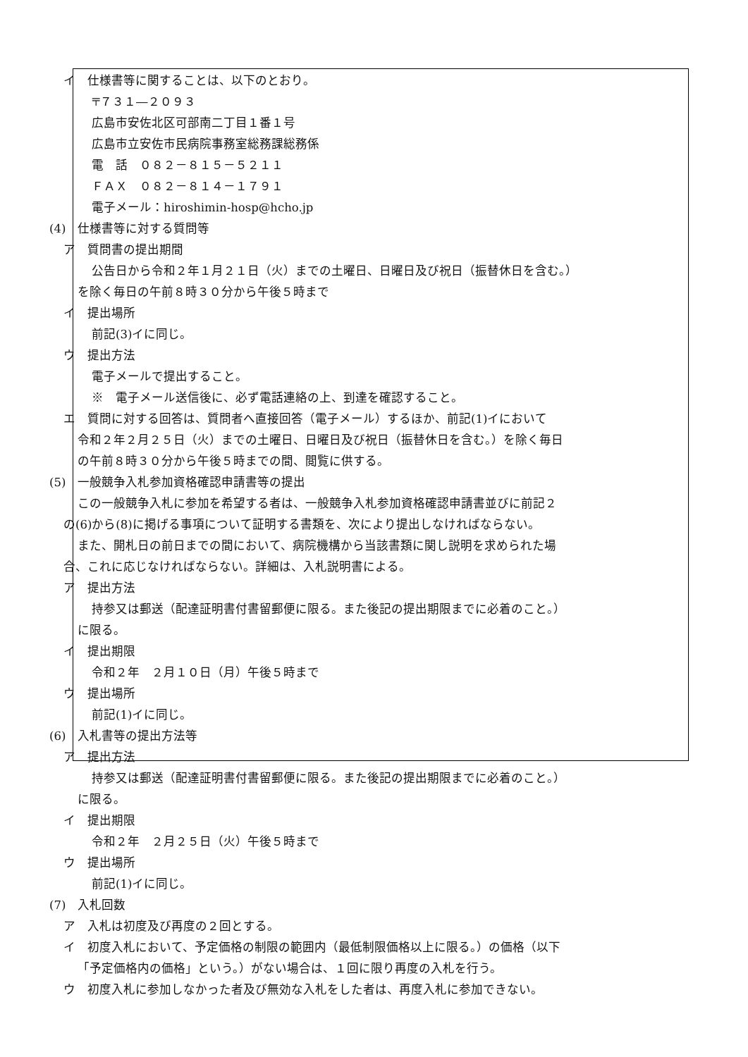イ　仕様書等に関することは、以下のとおり。
〒７３１―２０９３
広島市安佐北区可部南二丁目１番１号
広島市立安佐市民病院事務室総務課総務係
電　話　０８２－８１５－５２１１
ＦＡＸ　０８２－８１４－１７９１
電子メール：hiroshimin-hosp@hcho.jp
(4)　仕様書等に対する質問等
ア　質問書の提出期間
公告日から令和２年１月２１日（火）までの土曜日、日曜日及び祝日（振替休日を含む。）
を除く毎日の午前８時３０分から午後５時まで
イ　提出場所
前記(3)イに同じ。
ウ　提出方法
電子メールで提出すること。
※　電子メール送信後に、必ず電話連絡の上、到達を確認すること。
エ　質問に対する回答は、質問者へ直接回答（電子メール）するほか、前記(1)イにおいて
令和２年２月２５日（火）までの土曜日、日曜日及び祝日（振替休日を含む。）を除く毎日
の午前８時３０分から午後５時までの間、閲覧に供する。
(5)　一般競争入札参加資格確認申請書等の提出
この一般競争入札に参加を希望する者は、一般競争入札参加資格確認申請書並びに前記２
の(6)から(8)に掲げる事項について証明する書類を、次により提出しなければならない。
また、開札日の前日までの間において、病院機構から当該書類に関し説明を求められた場
合、これに応じなければならない。詳細は、入札説明書による。
ア　提出方法
持参又は郵送（配達証明書付書留郵便に限る。また後記の提出期限までに必着のこと。）
に限る。
イ　提出期限
令和２年　２月１０日（月）午後５時まで
ウ　提出場所
前記(1)イに同じ。
(6)　入札書等の提出方法等
ア　提出方法
持参又は郵送（配達証明書付書留郵便に限る。また後記の提出期限までに必着のこと。）
に限る。
イ　提出期限
令和２年　２月２５日（火）午後５時まで
ウ　提出場所
前記(1)イに同じ。
(7)　入札回数
ア　入札は初度及び再度の２回とする。
イ　初度入札において、予定価格の制限の範囲内（最低制限価格以上に限る。）の価格（以下
「予定価格内の価格」という。）がない場合は、１回に限り再度の入札を行う。
ウ　初度入札に参加しなかった者及び無効な入札をした者は、再度入札に参加できない。